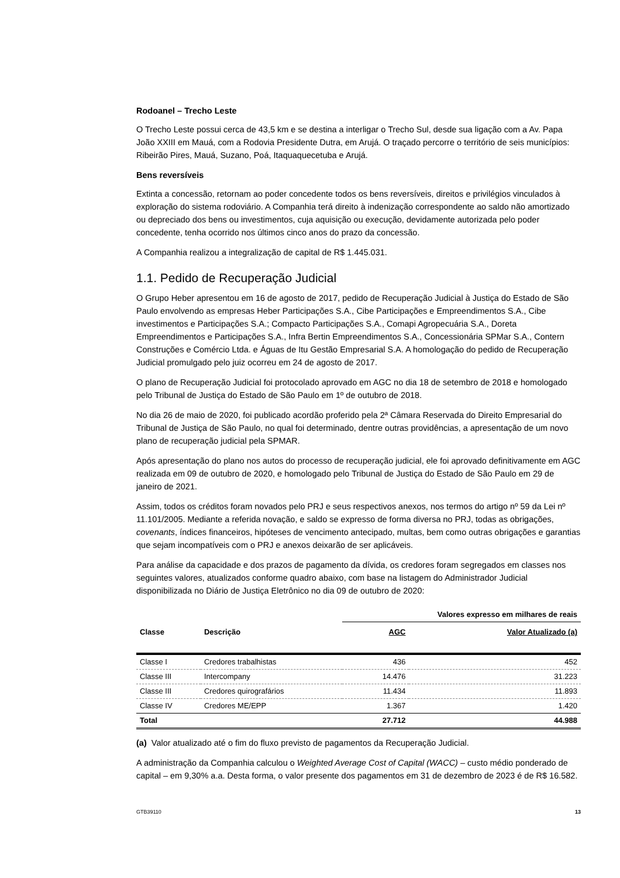Rodoanel – Trecho Leste
O Trecho Leste possui cerca de 43,5 km e se destina a interligar o Trecho Sul, desde sua ligação com a Av. Papa João XXIII em Mauá, com a Rodovia Presidente Dutra, em Arujá. O traçado percorre o território de seis municípios: Ribeirão Pires, Mauá, Suzano, Poá, Itaquaquecetuba e Arujá.
Bens reversíveis
Extinta a concessão, retornam ao poder concedente todos os bens reversíveis, direitos e privilégios vinculados à exploração do sistema rodoviário. A Companhia terá direito à indenização correspondente ao saldo não amortizado ou depreciado dos bens ou investimentos, cuja aquisição ou execução, devidamente autorizada pelo poder concedente, tenha ocorrido nos últimos cinco anos do prazo da concessão.
A Companhia realizou a integralização de capital de R$ 1.445.031.
1.1. Pedido de Recuperação Judicial
O Grupo Heber apresentou em 16 de agosto de 2017, pedido de Recuperação Judicial à Justiça do Estado de São Paulo envolvendo as empresas Heber Participações S.A., Cibe Participações e Empreendimentos S.A., Cibe investimentos e Participações S.A.; Compacto Participações S.A., Comapi Agropecuária S.A., Doreta Empreendimentos e Participações S.A., Infra Bertin Empreendimentos S.A., Concessionária SPMar S.A., Contern Construções e Comércio Ltda. e Águas de Itu Gestão Empresarial S.A. A homologação do pedido de Recuperação Judicial promulgado pelo juiz ocorreu em 24 de agosto de 2017.
O plano de Recuperação Judicial foi protocolado aprovado em AGC no dia 18 de setembro de 2018 e homologado pelo Tribunal de Justiça do Estado de São Paulo em 1º de outubro de 2018.
No dia 26 de maio de 2020, foi publicado acordão proferido pela 2ª Câmara Reservada do Direito Empresarial do Tribunal de Justiça de São Paulo, no qual foi determinado, dentre outras providências, a apresentação de um novo plano de recuperação judicial pela SPMAR.
Após apresentação do plano nos autos do processo de recuperação judicial, ele foi aprovado definitivamente em AGC realizada em 09 de outubro de 2020, e homologado pelo Tribunal de Justiça do Estado de São Paulo em 29 de janeiro de 2021.
Assim, todos os créditos foram novados pelo PRJ e seus respectivos anexos, nos termos do artigo nº 59 da Lei nº 11.101/2005. Mediante a referida novação, e saldo se expresso de forma diversa no PRJ, todas as obrigações, covenants, índices financeiros, hipóteses de vencimento antecipado, multas, bem como outras obrigações e garantias que sejam incompatíveis com o PRJ e anexos deixarão de ser aplicáveis.
Para análise da capacidade e dos prazos de pagamento da dívida, os credores foram segregados em classes nos seguintes valores, atualizados conforme quadro abaixo, com base na listagem do Administrador Judicial disponibilizada no Diário de Justiça Eletrônico no dia 09 de outubro de 2020:
| | | Valores expresso em milhares de reais | |
| --- | --- | --- | --- |
| Classe | Descrição | AGC | Valor Atualizado (a) |
| Classe I | Credores trabalhistas | 436 | 452 |
| Classe III | Intercompany | 14.476 | 31.223 |
| Classe III | Credores quirografários | 11.434 | 11.893 |
| Classe IV | Credores ME/EPP | 1.367 | 1.420 |
| Total | | 27.712 | 44.988 |
(a) Valor atualizado até o fim do fluxo previsto de pagamentos da Recuperação Judicial.
A administração da Companhia calculou o Weighted Average Cost of Capital (WACC) – custo médio ponderado de capital – em 9,30% a.a. Desta forma, o valor presente dos pagamentos em 31 de dezembro de 2023 é de R$ 16.582.
GTB39110 13